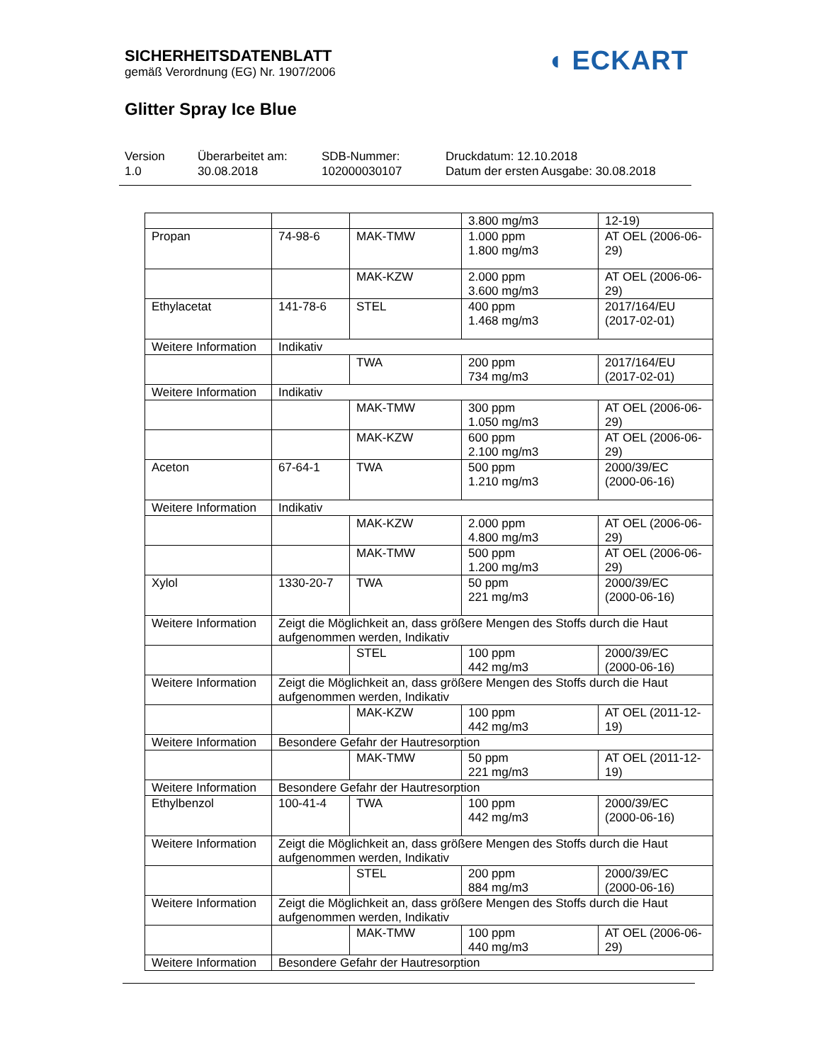SICHERHEITSDATENBLATT
gemäß Verordnung (EG) Nr. 1907/2006
Glitter Spray Ice Blue
◖ ECKART
Version
1.0
Überarbeitet am:
30.08.2018
SDB-Nummer:
102000030107
Druckdatum: 12.10.2018
Datum der ersten Ausgabe: 30.08.2018
| | | | 3.800 mg/m3 | 12-19) |
| Propan | 74-98-6 | MAK-TMW | 1.000 ppm 1.800 mg/m3 | AT OEL (2006-06-29) |
| | | MAK-KZW | 2.000 ppm 3.600 mg/m3 | AT OEL (2006-06-29) |
| Ethylacetat | 141-78-6 | STEL | 400 ppm 1.468 mg/m3 | 2017/164/EU (2017-02-01) |
| Weitere Information | Indikativ | | | |
| | | TWA | 200 ppm 734 mg/m3 | 2017/164/EU (2017-02-01) |
| Weitere Information | Indikativ | | | |
| | | MAK-TMW | 300 ppm 1.050 mg/m3 | AT OEL (2006-06-29) |
| | | MAK-KZW | 600 ppm 2.100 mg/m3 | AT OEL (2006-06-29) |
| Aceton | 67-64-1 | TWA | 500 ppm 1.210 mg/m3 | 2000/39/EC (2000-06-16) |
| Weitere Information | Indikativ | | | |
| | | MAK-KZW | 2.000 ppm 4.800 mg/m3 | AT OEL (2006-06-29) |
| | | MAK-TMW | 500 ppm 1.200 mg/m3 | AT OEL (2006-06-29) |
| Xylol | 1330-20-7 | TWA | 50 ppm 221 mg/m3 | 2000/39/EC (2000-06-16) |
| Weitere Information | Zeigt die Möglichkeit an, dass größere Mengen des Stoffs durch die Haut aufgenommen werden, Indikativ | | | |
| | | STEL | 100 ppm 442 mg/m3 | 2000/39/EC (2000-06-16) |
| Weitere Information | Zeigt die Möglichkeit an, dass größere Mengen des Stoffs durch die Haut aufgenommen werden, Indikativ | | | |
| | | MAK-KZW | 100 ppm 442 mg/m3 | AT OEL (2011-12-19) |
| Weitere Information | Besondere Gefahr der Hautresorption | | | |
| | | MAK-TMW | 50 ppm 221 mg/m3 | AT OEL (2011-12-19) |
| Weitere Information | Besondere Gefahr der Hautresorption | | | |
| Ethylbenzol | 100-41-4 | TWA | 100 ppm 442 mg/m3 | 2000/39/EC (2000-06-16) |
| Weitere Information | Zeigt die Möglichkeit an, dass größere Mengen des Stoffs durch die Haut aufgenommen werden, Indikativ | | | |
| | | STEL | 200 ppm 884 mg/m3 | 2000/39/EC (2000-06-16) |
| Weitere Information | Zeigt die Möglichkeit an, dass größere Mengen des Stoffs durch die Haut aufgenommen werden, Indikativ | | | |
| | | MAK-TMW | 100 ppm 440 mg/m3 | AT OEL (2006-06-29) |
| Weitere Information | Besondere Gefahr der Hautresorption | | | |